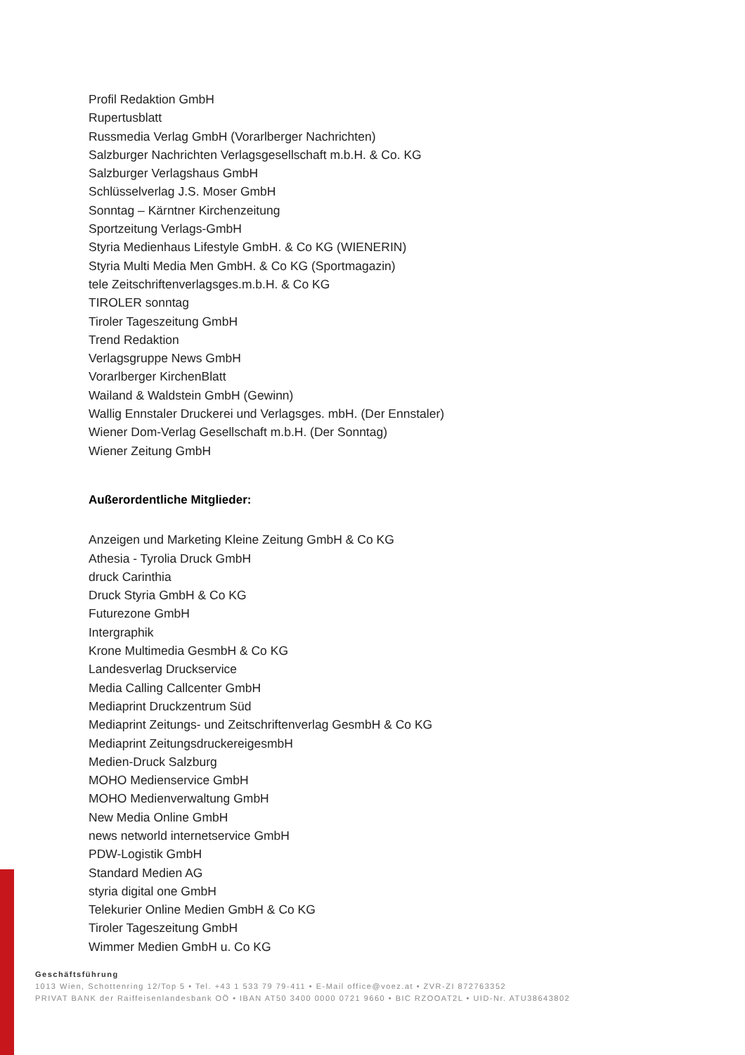Profil Redaktion GmbH
Rupertusblatt
Russmedia Verlag GmbH (Vorarlberger Nachrichten)
Salzburger Nachrichten Verlagsgesellschaft m.b.H. & Co. KG
Salzburger Verlagshaus GmbH
Schlüsselverlag J.S. Moser GmbH
Sonntag – Kärntner Kirchenzeitung
Sportzeitung Verlags-GmbH
Styria Medienhaus Lifestyle GmbH. & Co KG (WIENERIN)
Styria Multi Media Men GmbH. & Co KG (Sportmagazin)
tele Zeitschriftenverlagsges.m.b.H. & Co KG
TIROLER sonntag
Tiroler Tageszeitung GmbH
Trend Redaktion
Verlagsgruppe News GmbH
Vorarlberger KirchenBlatt
Wailand & Waldstein GmbH (Gewinn)
Wallig Ennstaler Druckerei und Verlagsges. mbH. (Der Ennstaler)
Wiener Dom-Verlag Gesellschaft m.b.H. (Der Sonntag)
Wiener Zeitung GmbH
Außerordentliche Mitglieder:
Anzeigen und Marketing Kleine Zeitung GmbH & Co KG
Athesia - Tyrolia Druck GmbH
druck Carinthia
Druck Styria GmbH & Co KG
Futurezone GmbH
Intergraphik
Krone Multimedia GesmbH & Co KG
Landesverlag Druckservice
Media Calling Callcenter GmbH
Mediaprint Druckzentrum Süd
Mediaprint Zeitungs- und Zeitschriftenverlag GesmbH & Co KG
Mediaprint ZeitungsdruckereigesmbH
Medien-Druck Salzburg
MOHO Medienservice GmbH
MOHO Medienverwaltung GmbH
New Media Online GmbH
news networld internetservice GmbH
PDW-Logistik GmbH
Standard Medien AG
styria digital one GmbH
Telekurier Online Medien GmbH & Co KG
Tiroler Tageszeitung GmbH
Wimmer Medien GmbH u. Co KG
Geschäftsführung
1013 Wien, Schottenring 12/Top 5 • Tel. +43 1 533 79 79-411 • E-Mail office@voez.at • ZVR-ZI 872763352
PRIVAT BANK der Raiffeisenlandesbank OÖ • IBAN AT50 3400 0000 0721 9660 • BIC RZOOAT2L • UID-Nr. ATU38643802